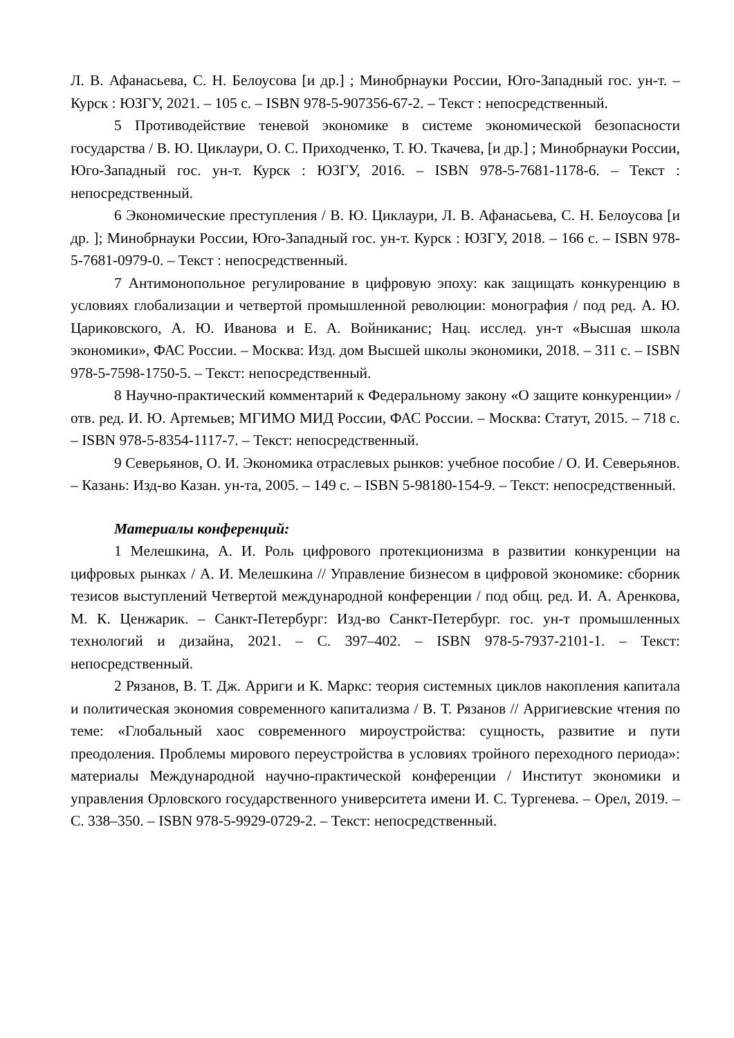Л. В. Афанасьева, С. Н. Белоусова [и др.] ; Минобрнауки России, Юго-Западный гос. ун-т. – Курск : ЮЗГУ, 2021. – 105 с. – ISBN 978-5-907356-67-2. – Текст : непосредственный.
5 Противодействие теневой экономике в системе экономической безопасности государства / В. Ю. Циклаури, О. С. Приходченко, Т. Ю. Ткачева, [и др.] ; Минобрнауки России, Юго-Западный гос. ун-т. Курск : ЮЗГУ, 2016. – ISBN 978-5-7681-1178-6. – Текст : непосредственный.
6 Экономические преступления / В. Ю. Циклаури, Л. В. Афанасьева, С. Н. Белоусова [и др. ]; Минобрнауки России, Юго-Западный гос. ун-т. Курск : ЮЗГУ, 2018. – 166 с. – ISBN 978-5-7681-0979-0. – Текст : непосредственный.
7 Антимонопольное регулирование в цифровую эпоху: как защищать конкуренцию в условиях глобализации и четвертой промышленной революции: монография / под ред. А. Ю. Цариковского, А. Ю. Иванова и Е. А. Войниканис; Нац. исслед. ун-т «Высшая школа экономики», ФАС России. – Москва: Изд. дом Высшей школы экономики, 2018. – 311 с. – ISBN 978-5-7598-1750-5. – Текст: непосредственный.
8 Научно-практический комментарий к Федеральному закону «О защите конкуренции» / отв. ред. И. Ю. Артемьев; МГИМО МИД России, ФАС России. – Москва: Статут, 2015. – 718 с. – ISBN 978-5-8354-1117-7. – Текст: непосредственный.
9 Северьянов, О. И. Экономика отраслевых рынков: учебное пособие / О. И. Северьянов. – Казань: Изд-во Казан. ун-та, 2005. – 149 с. – ISBN 5-98180-154-9. – Текст: непосредственный.
Материалы конференций:
1 Мелешкина, А. И. Роль цифрового протекционизма в развитии конкуренции на цифровых рынках / А. И. Мелешкина // Управление бизнесом в цифровой экономике: сборник тезисов выступлений Четвертой международной конференции / под общ. ред. И. А. Аренкова, М. К. Ценжарик. – Санкт-Петербург: Изд-во Санкт-Петербург. гос. ун-т промышленных технологий и дизайна, 2021. – С. 397–402. – ISBN 978-5-7937-2101-1. – Текст: непосредственный.
2 Рязанов, В. Т. Дж. Арриги и К. Маркс: теория системных циклов накопления капитала и политическая экономия современного капитализма / В. Т. Рязанов // Арригиевские чтения по теме: «Глобальный хаос современного мироустройства: сущность, развитие и пути преодоления. Проблемы мирового переустройства в условиях тройного переходного периода»: материалы Международной научно-практической конференции / Институт экономики и управления Орловского государственного университета имени И. С. Тургенева. – Орел, 2019. – С. 338–350. – ISBN 978-5-9929-0729-2. – Текст: непосредственный.